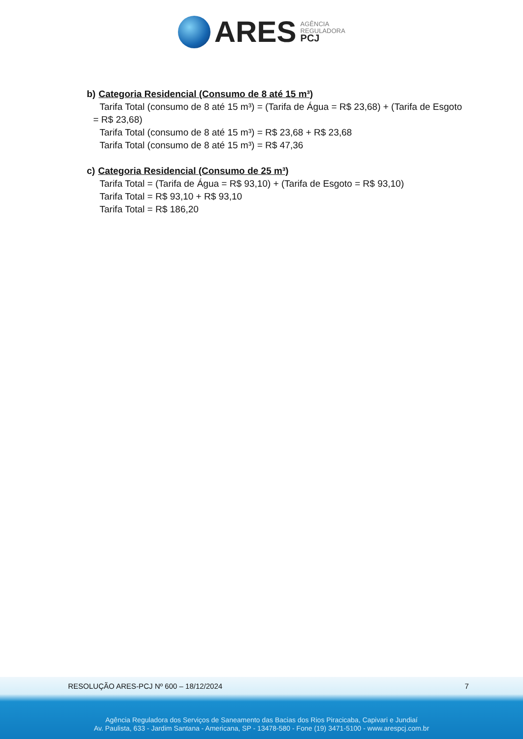ARES AGÊNCIA
REGULADORA
PCJ
b) Categoria Residencial (Consumo de 8 até 15 m³)
Tarifa Total (consumo de 8 até 15 m³) = (Tarifa de Água = R$ 23,68) + (Tarifa de Esgoto
= R$ 23,68)
Tarifa Total (consumo de 8 até 15 m³) = R$ 23,68 + R$ 23,68
Tarifa Total (consumo de 8 até 15 m³) = R$ 47,36
c) Categoria Residencial (Consumo de 25 m³)
Tarifa Total = (Tarifa de Água = R$ 93,10) + (Tarifa de Esgoto = R$ 93,10)
Tarifa Total = R$ 93,10 + R$ 93,10
Tarifa Total = R$ 186,20
RESOLUÇÃO ARES-PCJ Nº 600 – 18/12/2024 7
Agência Reguladora dos Serviços de Saneamento das Bacias dos Rios Piracicaba, Capivari e Jundiaí
Av. Paulista, 633 - Jardim Santana - Americana, SP - 13478-580 - Fone (19) 3471-5100 - www.arespcj.com.br